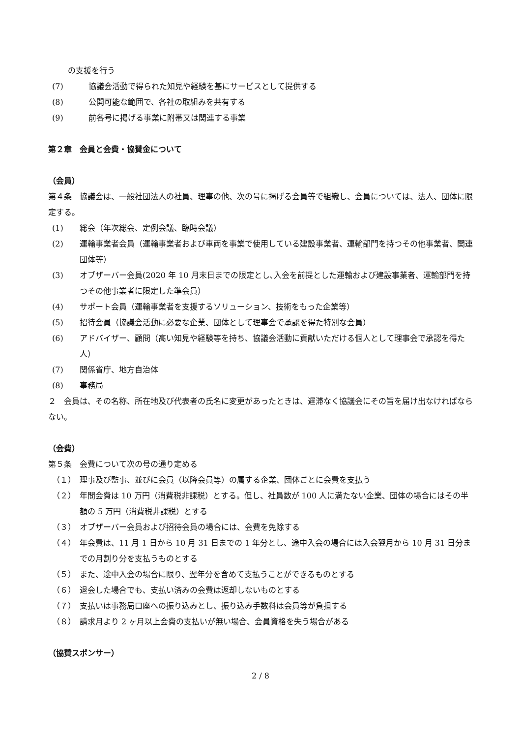の支援を行う
(7) 協議会活動で得られた知見や経験を基にサービスとして提供する
(8) 公開可能な範囲で、各社の取組みを共有する
(9) 前各号に掲げる事業に附帯又は関連する事業
第２章　会員と会費・協賛金について
（会員）
第４条　協議会は、一般社団法人の社員、理事の他、次の号に掲げる会員等で組織し、会員については、法人、団体に限定する。
(1) 総会（年次総会、定例会議、臨時会議）
(2) 運輸事業者会員（運輸事業者および車両を事業で使用している建設事業者、運輸部門を持つその他事業者、関連団体等）
(3) オブザーバー会員(2020 年 10 月末日までの限定とし､入会を前提とした運輸および建設事業者、運輸部門を持つその他事業者に限定した準会員）
(4) サポート会員（運輸事業者を支援するソリューション、技術をもった企業等）
(5) 招待会員（協議会活動に必要な企業、団体として理事会で承認を得た特別な会員）
(6) アドバイザー、顧問（高い知見や経験等を持ち、協議会活動に貢献いただける個人として理事会で承認を得た人）
(7) 関係省庁、地方自治体
(8) 事務局
２　会員は、その名称、所在地及び代表者の氏名に変更があったときは、遅滞なく協議会にその旨を届け出なければならない。
（会費）
第５条　会費について次の号の通り定める
（１） 理事及び監事、並びに会員（以降会員等）の属する企業、団体ごとに会費を支払う
（２） 年間会費は 10 万円（消費税非課税）とする。但し、社員数が 100 人に満たない企業、団体の場合にはその半額の 5 万円（消費税非課税）とする
（３） オブザーバー会員および招待会員の場合には、会費を免除する
（４） 年会費は、11 月 1 日から 10 月 31 日までの 1 年分とし、途中入会の場合には入会翌月から 10 月 31 日分までの月割り分を支払うものとする
（５） また、途中入会の場合に限り、翌年分を含めて支払うことができるものとする
（６） 退会した場合でも、支払い済みの会費は返却しないものとする
（７） 支払いは事務局口座への振り込みとし、振り込み手数料は会員等が負担する
（８） 請求月より 2 ヶ月以上会費の支払いが無い場合、会員資格を失う場合がある
（協賛スポンサー）
2 / 8